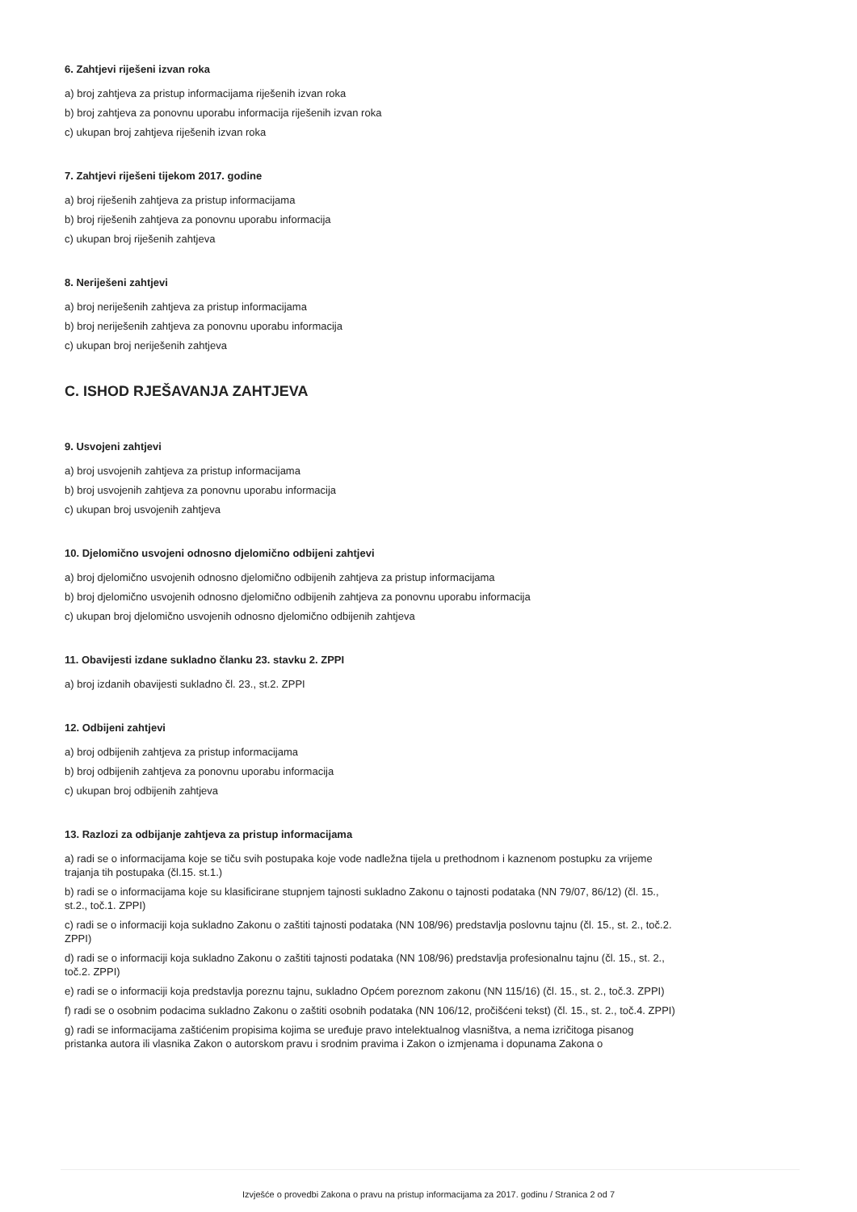6. Zahtjevi riješeni izvan roka
a) broj zahtjeva za pristup informacijama riješenih izvan roka
b) broj zahtjeva za ponovnu uporabu informacija riješenih izvan roka
c) ukupan broj zahtjeva riješenih izvan roka
7. Zahtjevi riješeni tijekom 2017. godine
a) broj riješenih zahtjeva za pristup informacijama
b) broj riješenih zahtjeva za ponovnu uporabu informacija
c) ukupan broj riješenih zahtjeva
8. Neriješeni zahtjevi
a) broj neriješenih zahtjeva za pristup informacijama
b) broj neriješenih zahtjeva za ponovnu uporabu informacija
c) ukupan broj neriješenih zahtjeva
C. ISHOD RJEŠAVANJA ZAHTJEVA
9. Usvojeni zahtjevi
a) broj usvojenih zahtjeva za pristup informacijama
b) broj usvojenih zahtjeva za ponovnu uporabu informacija
c) ukupan broj usvojenih zahtjeva
10. Djelomično usvojeni odnosno djelomično odbijeni zahtjevi
a) broj djelomično usvojenih odnosno djelomično odbijenih zahtjeva za pristup informacijama
b) broj djelomično usvojenih odnosno djelomično odbijenih zahtjeva za ponovnu uporabu informacija
c) ukupan broj djelomično usvojenih odnosno djelomično odbijenih zahtjeva
11. Obavijesti izdane sukladno članku 23. stavku 2. ZPPI
a) broj izdanih obavijesti sukladno čl. 23., st.2. ZPPI
12. Odbijeni zahtjevi
a) broj odbijenih zahtjeva za pristup informacijama
b) broj odbijenih zahtjeva za ponovnu uporabu informacija
c) ukupan broj odbijenih zahtjeva
13. Razlozi za odbijanje zahtjeva za pristup informacijama
a) radi se o informacijama koje se tiču svih postupaka koje vode nadležna tijela u prethodnom i kaznenom postupku za vrijeme trajanja tih postupaka (čl.15. st.1.)
b) radi se o informacijama koje su klasificirane stupnjem tajnosti sukladno Zakonu o tajnosti podataka (NN 79/07, 86/12) (čl. 15., st.2., toč.1. ZPPI)
c) radi se o informaciji koja sukladno Zakonu o zaštiti tajnosti podataka (NN 108/96) predstavlja poslovnu tajnu (čl. 15., st. 2., toč.2. ZPPI)
d) radi se o informaciji koja sukladno Zakonu o zaštiti tajnosti podataka (NN 108/96) predstavlja profesionalnu tajnu (čl. 15., st. 2., toč.2. ZPPI)
e) radi se o informaciji koja predstavlja poreznu tajnu, sukladno Općem poreznom zakonu (NN 115/16) (čl. 15., st. 2., toč.3. ZPPI)
f) radi se o osobnim podacima sukladno Zakonu o zaštiti osobnih podataka (NN 106/12, pročišćeni tekst) (čl. 15., st. 2., toč.4. ZPPI)
g) radi se informacijama zaštićenim propisima kojima se uređuje pravo intelektualnog vlasništva, a nema izričitoga pisanog pristanka autora ili vlasnika Zakon o autorskom pravu i srodnim pravima i Zakon o izmjenama i dopunama Zakona o
Izvješće o provedbi Zakona o pravu na pristup informacijama za 2017. godinu / Stranica 2 od 7